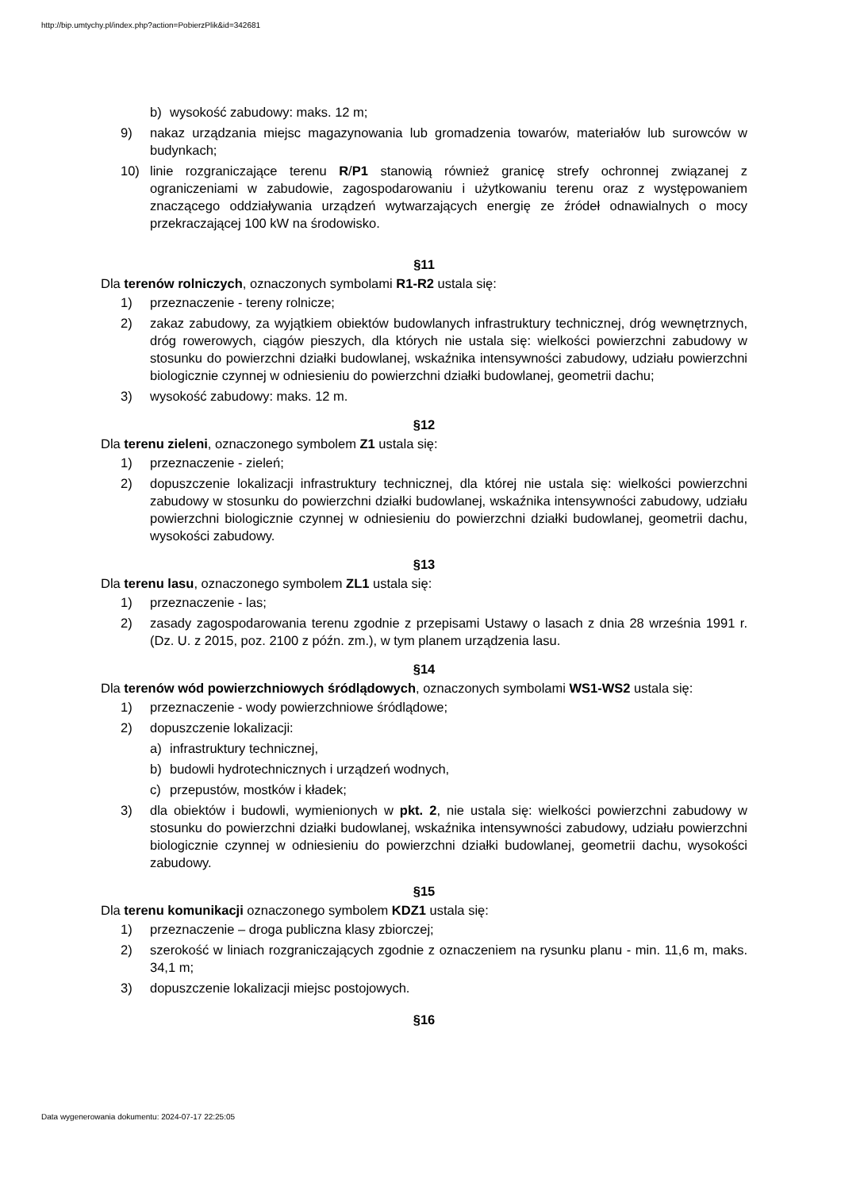http://bip.umtychy.pl/index.php?action=PobierzPlik&id=342681
b) wysokość zabudowy: maks. 12 m;
9) nakaz urządzania miejsc magazynowania lub gromadzenia towarów, materiałów lub surowców w budynkach;
10) linie rozgraniczające terenu R/P1 stanowią również granicę strefy ochronnej związanej z ograniczeniami w zabudowie, zagospodarowaniu i użytkowaniu terenu oraz z występowaniem znaczącego oddziaływania urządzeń wytwarzających energię ze źródeł odnawialnych o mocy przekraczającej 100 kW na środowisko.
§11
Dla terenów rolniczych, oznaczonych symbolami R1-R2 ustala się:
1) przeznaczenie - tereny rolnicze;
2) zakaz zabudowy, za wyjątkiem obiektów budowlanych infrastruktury technicznej, dróg wewnętrznych, dróg rowerowych, ciągów pieszych, dla których nie ustala się: wielkości powierzchni zabudowy w stosunku do powierzchni działki budowlanej, wskaźnika intensywności zabudowy, udziału powierzchni biologicznie czynnej w odniesieniu do powierzchni działki budowlanej, geometrii dachu;
3) wysokość zabudowy: maks. 12 m.
§12
Dla terenu zieleni, oznaczonego symbolem Z1 ustala się:
1) przeznaczenie - zieleń;
2) dopuszczenie lokalizacji infrastruktury technicznej, dla której nie ustala się: wielkości powierzchni zabudowy w stosunku do powierzchni działki budowlanej, wskaźnika intensywności zabudowy, udziału powierzchni biologicznie czynnej w odniesieniu do powierzchni działki budowlanej, geometrii dachu, wysokości zabudowy.
§13
Dla terenu lasu, oznaczonego symbolem ZL1 ustala się:
1) przeznaczenie - las;
2) zasady zagospodarowania terenu zgodnie z przepisami Ustawy o lasach z dnia 28 września 1991 r. (Dz. U. z 2015, poz. 2100 z późn. zm.), w tym planem urządzenia lasu.
§14
Dla terenów wód powierzchniowych śródlądowych, oznaczonych symbolami WS1-WS2 ustala się:
1) przeznaczenie - wody powierzchniowe śródlądowe;
2) dopuszczenie lokalizacji:
a) infrastruktury technicznej,
b) budowli hydrotechnicznych i urządzeń wodnych,
c) przepustów, mostków i kładek;
3) dla obiektów i budowli, wymienionych w pkt. 2, nie ustala się: wielkości powierzchni zabudowy w stosunku do powierzchni działki budowlanej, wskaźnika intensywności zabudowy, udziału powierzchni biologicznie czynnej w odniesieniu do powierzchni działki budowlanej, geometrii dachu, wysokości zabudowy.
§15
Dla terenu komunikacji oznaczonego symbolem KDZ1 ustala się:
1) przeznaczenie – droga publiczna klasy zbiorczej;
2) szerokość w liniach rozgraniczających zgodnie z oznaczeniem na rysunku planu - min. 11,6 m, maks. 34,1 m;
3) dopuszczenie lokalizacji miejsc postojowych.
§16
Data wygenerowania dokumentu: 2024-07-17 22:25:05